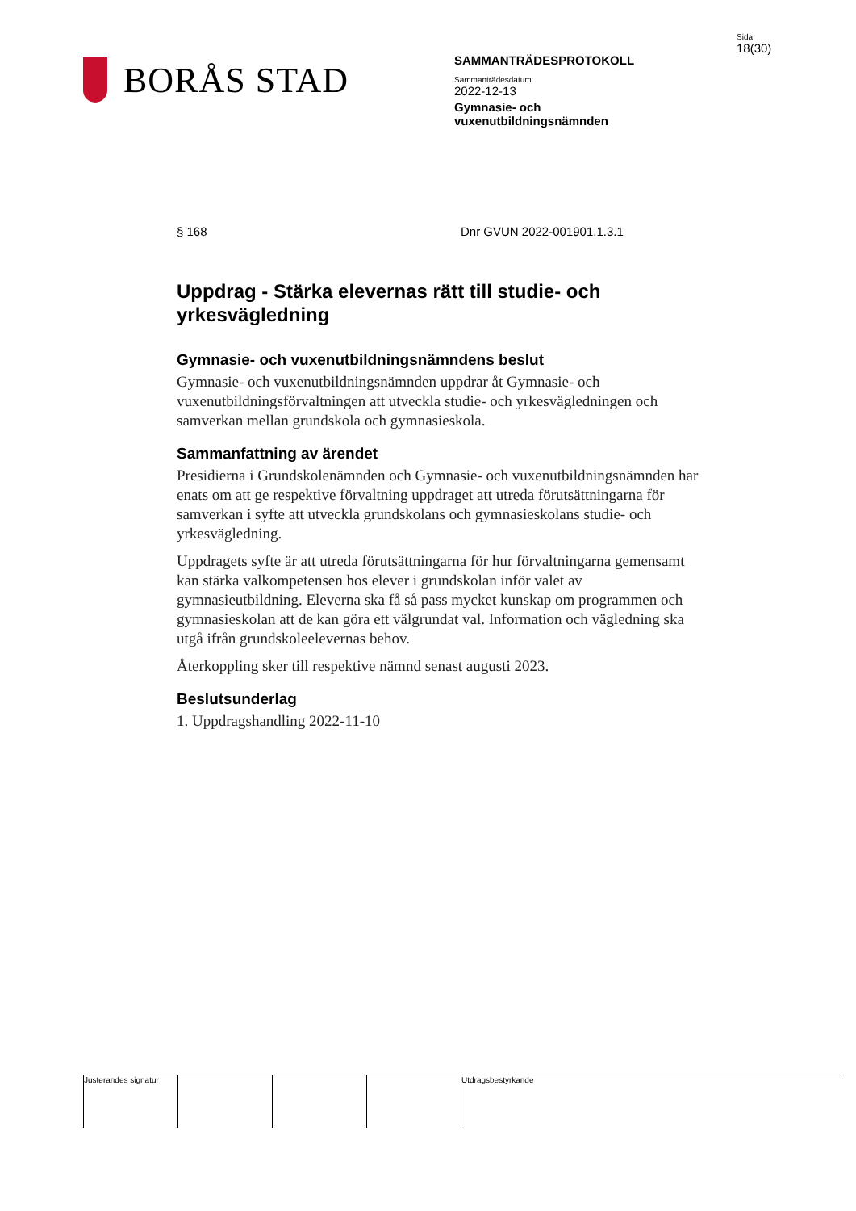BORÅS STAD
SAMMANTRÄDESPROTOKOLL
Sammanträdesdatum
2022-12-13
Gymnasie- och
vuxenutbildningsnämnden
Sida
18(30)
§ 168 Dnr GVUN 2022-001901.1.3.1
Uppdrag - Stärka elevernas rätt till studie- och yrkesvägledning
Gymnasie- och vuxenutbildningsnämndens beslut
Gymnasie- och vuxenutbildningsnämnden uppdrar åt Gymnasie- och vuxenutbildningsförvaltningen att utveckla studie- och yrkesvägledningen och samverkan mellan grundskola och gymnasieskola.
Sammanfattning av ärendet
Presidierna i Grundskolenämnden och Gymnasie- och vuxenutbildningsnämnden har enats om att ge respektive förvaltning uppdraget att utreda förutsättningarna för samverkan i syfte att utveckla grundskolans och gymnasieskolans studie- och yrkesvägledning.
Uppdragets syfte är att utreda förutsättningarna för hur förvaltningarna gemensamt kan stärka valkompetensen hos elever i grundskolan inför valet av gymnasieutbildning. Eleverna ska få så pass mycket kunskap om programmen och gymnasieskolan att de kan göra ett välgrundat val. Information och vägledning ska utgå ifrån grundskoleelevernas behov.
Återkoppling sker till respektive nämnd senast augusti 2023.
Beslutsunderlag
1. Uppdragshandling 2022-11-10
Justerandes signatur
Utdragsbestyrkande